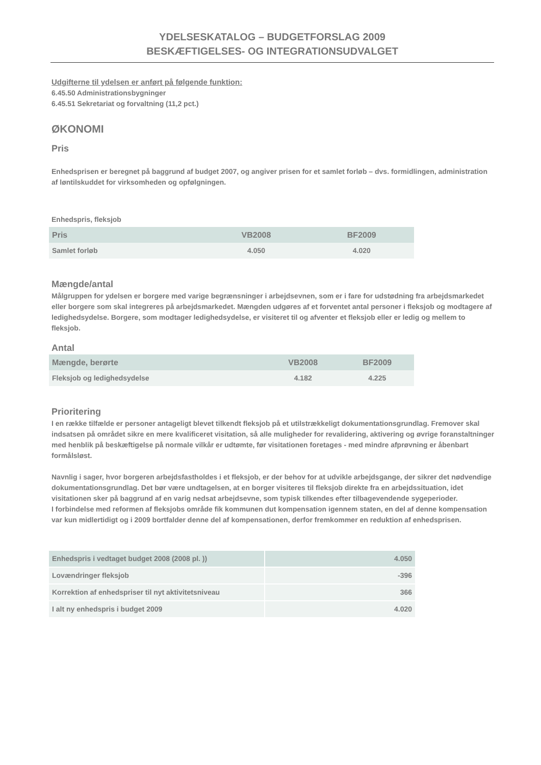YDELSESKATALOG – BUDGETFORSLAG 2009
BESKÆFTIGELSES- OG INTEGRATIONSUDVALGET
Udgifterne til ydelsen er anført på følgende funktion:
6.45.50 Administrationsbygninger
6.45.51 Sekretariat og forvaltning (11,2 pct.)
ØKONOMI
Pris
Enhedsprisen er beregnet på baggrund af budget 2007, og angiver prisen for et samlet forløb – dvs. formidlingen, administration af løntilskuddet for virksomheden og opfølgningen.
Enhedspris, fleksjob
| Pris | VB2008 | BF2009 |
| Samlet forløb | 4.050 | 4.020 |
Mængde/antal
Målgruppen for ydelsen er borgere med varige begrænsninger i arbejdsevnen, som er i fare for udstødning fra arbejdsmarkedet eller borgere som skal integreres på arbejdsmarkedet. Mængden udgøres af et forventet antal personer i fleksjob og modtagere af ledighedsydelse. Borgere, som modtager ledighedsydelse, er visiteret til og afventer et fleksjob eller er ledig og mellem to fleksjob.
Antal
| Mængde, berørte | VB2008 | BF2009 |
| Fleksjob og ledighedsydelse | 4.182 | 4.225 |
Prioritering
I en række tilfælde er personer antageligt blevet tilkendt fleksjob på et utilstrækkeligt dokumentationsgrundlag. Fremover skal indsatsen på området sikre en mere kvalificeret visitation, så alle muligheder for revalidering, aktivering og øvrige foranstaltninger med henblik på beskæftigelse på normale vilkår er udtømte, før visitationen foretages - med mindre afprøvning er åbenbart formålsløst.
Navnlig i sager, hvor borgeren arbejdsfastholdes i et fleksjob, er der behov for at udvikle arbejdsgange, der sikrer det nødvendige dokumentationsgrundlag. Det bør være undtagelsen, at en borger visiteres til fleksjob direkte fra en arbejdssituation, idet visitationen sker på baggrund af en varig nedsat arbejdsevne, som typisk tilkendes efter tilbagevendende sygeperioder.
I forbindelse med reformen af fleksjobs område fik kommunen dut kompensation igennem staten, en del af denne kompensation var kun midlertidigt og i 2009 bortfalder denne del af kompensationen, derfor fremkommer en reduktion af enhedsprisen.
| Enhedspris i vedtaget budget 2008 (2008 pl. )) | 4.050 |
| Lovændringer fleksjob | -396 |
| Korrektion af enhedspriser til nyt aktivitetsniveau | 366 |
| I alt ny enhedspris i budget 2009 | 4.020 |